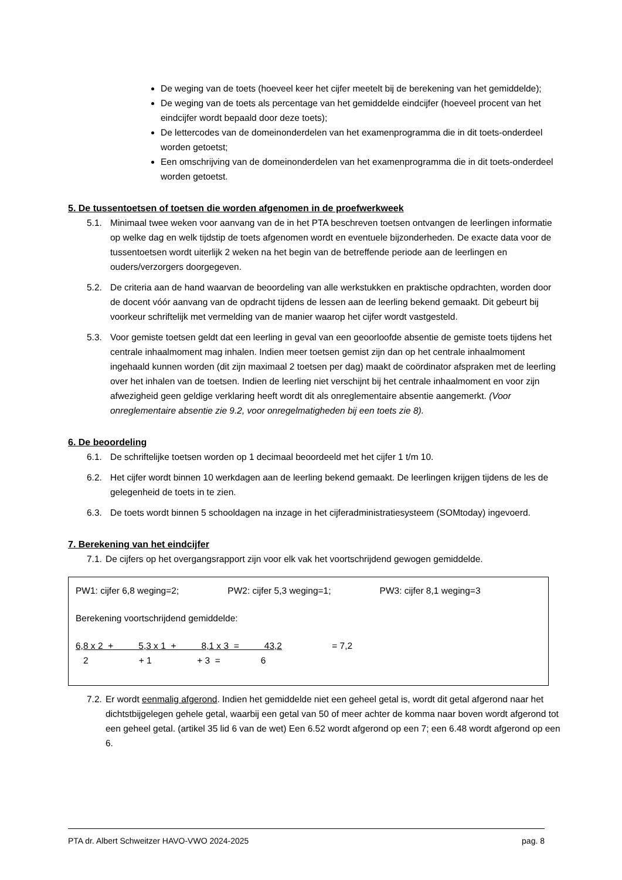De weging van de toets (hoeveel keer het cijfer meetelt bij de berekening van het gemiddelde);
De weging van de toets als percentage van het gemiddelde eindcijfer (hoeveel procent van het eindcijfer wordt bepaald door deze toets);
De lettercodes van de domeinonderdelen van het examenprogramma die in dit toets-onderdeel worden getoetst;
Een omschrijving van de domeinonderdelen van het examenprogramma die in dit toets-onderdeel worden getoetst.
5. De tussentoetsen of toetsen die worden afgenomen in de proefwerkweek
5.1. Minimaal twee weken voor aanvang van de in het PTA beschreven toetsen ontvangen de leerlingen informatie op welke dag en welk tijdstip de toets afgenomen wordt en eventuele bijzonderheden. De exacte data voor de tussentoetsen wordt uiterlijk 2 weken na het begin van de betreffende periode aan de leerlingen en ouders/verzorgers doorgegeven.
5.2. De criteria aan de hand waarvan de beoordeling van alle werkstukken en praktische opdrachten, worden door de docent vóór aanvang van de opdracht tijdens de lessen aan de leerling bekend gemaakt. Dit gebeurt bij voorkeur schriftelijk met vermelding van de manier waarop het cijfer wordt vastgesteld.
5.3. Voor gemiste toetsen geldt dat een leerling in geval van een geoorloofde absentie de gemiste toets tijdens het centrale inhaalmoment mag inhalen. Indien meer toetsen gemist zijn dan op het centrale inhaalmoment ingehaald kunnen worden (dit zijn maximaal 2 toetsen per dag) maakt de coördinator afspraken met de leerling over het inhalen van de toetsen. Indien de leerling niet verschijnt bij het centrale inhaalmoment en voor zijn afwezigheid geen geldige verklaring heeft wordt dit als onreglementaire absentie aangemerkt. (Voor onreglementaire absentie zie 9.2, voor onregelmatigheden bij een toets zie 8).
6. De beoordeling
6.1. De schriftelijke toetsen worden op 1 decimaal beoordeeld met het cijfer 1 t/m 10.
6.2. Het cijfer wordt binnen 10 werkdagen aan de leerling bekend gemaakt. De leerlingen krijgen tijdens de les de gelegenheid de toets in te zien.
6.3. De toets wordt binnen 5 schooldagen na inzage in het cijferadministratiesysteem (SOMtoday) ingevoerd.
7. Berekening van het eindcijfer
7.1. De cijfers op het overgangsrapport zijn voor elk vak het voortschrijdend gewogen gemiddelde.
PW1: cijfer 6,8 weging=2; PW2: cijfer 5,3 weging=1; PW3: cijfer 8,1 weging=3
Berekening voortschrijdend gemiddelde:
6,8 x 2 + 5,3 x 1 + 8,1 x 3 = 43,2 = 7,2
2 + 1 + 3 = 6
7.2. Er wordt eenmalig afgerond. Indien het gemiddelde niet een geheel getal is, wordt dit getal afgerond naar het dichtstbijgelegen gehele getal, waarbij een getal van 50 of meer achter de komma naar boven wordt afgerond tot een geheel getal. (artikel 35 lid 6 van de wet) Een 6.52 wordt afgerond op een 7; een 6.48 wordt afgerond op een 6.
PTA dr. Albert Schweitzer HAVO-VWO 2024-2025 pag. 8